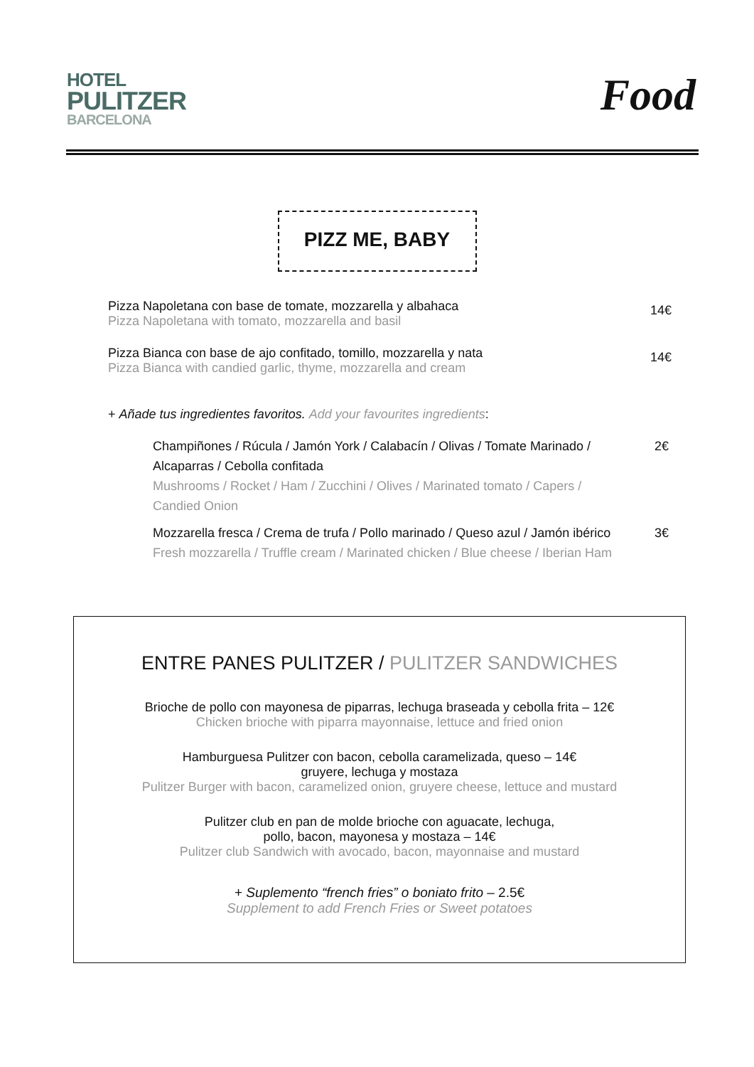HOTEL
PULITZER
BARCELONA
Food
PIZZ ME, BABY
Pizza Napoletana con base de tomate, mozzarella y albahaca
Pizza Napoletana with tomato, mozzarella and basil
14€
Pizza Bianca con base de ajo confitado, tomillo, mozzarella y nata
Pizza Bianca with candied garlic, thyme, mozzarella and cream
14€
+ Añade tus ingredientes favoritos. Add your favourites ingredients:
Champiñones / Rúcula / Jamón York / Calabacín / Olivas / Tomate Marinado /
Alcaparras / Cebolla confitada
Mushrooms / Rocket / Ham / Zucchini / Olives / Marinated tomato / Capers /
Candied Onion
2€
Mozzarella fresca / Crema de trufa / Pollo marinado / Queso azul / Jamón ibérico
Fresh mozzarella / Truffle cream / Marinated chicken / Blue cheese / Iberian Ham
3€
ENTRE PANES PULITZER / PULITZER SANDWICHES
Brioche de pollo con mayonesa de piparras, lechuga braseada y cebolla frita – 12€
Chicken brioche with piparra mayonnaise, lettuce and fried onion
Hamburguesa Pulitzer con bacon, cebolla caramelizada, queso – 14€
gruyere, lechuga y mostaza
Pulitzer Burger with bacon, caramelized onion, gruyere cheese, lettuce and mustard
Pulitzer club en pan de molde brioche con aguacate, lechuga,
pollo, bacon, mayonesa y mostaza – 14€
Pulitzer club Sandwich with avocado, bacon, mayonnaise and mustard
+ Suplemento “french fries” o boniato frito – 2.5€
Supplement to add French Fries or Sweet potatoes